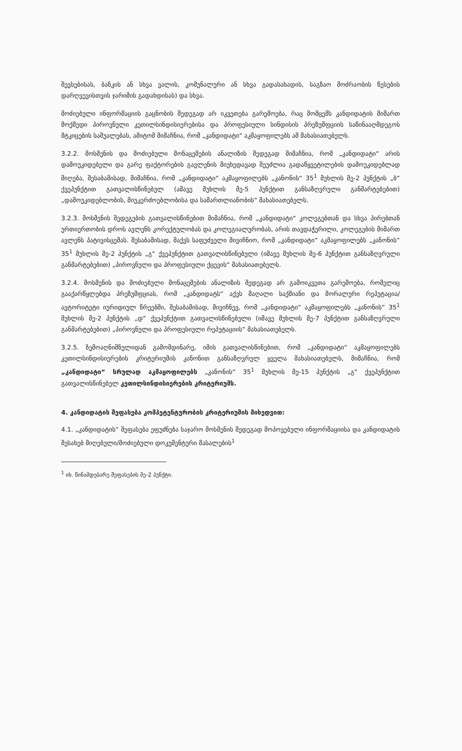შევსებისას, ბანკის ან სხვა ვალის, კომუნალური ან სხვა გადასახადის, საგზაო მოძრაობის წესების დარღვევისთვის ჯარიმის გადახდისას) და სხვა.
მოძიებული ინფორმაციის გაცნობის შედეგად არ იკვეთება გარემოება, რაც მომცემს კანდიდატის მიმართ მოქმედი პიროვნული კეთილსინდისიერებისა და პროფესიული სინდისის პრეზუმფციის საწინააღმდეგოს მტკიცების საშუალებას, ამიტომ მიმაჩნია, რომ „კანდიდატი“ აკმაყოფილებს ამ მახასიათებელს.
3.2.2. მოსმენის და მოძიებული მონაცემების ანალიზის შედეგად მიმაჩნია, რომ „კანდიდატი“ არის დამოუკიდებელი და გარე ფაქტორების გავლენის მიუხედავად შეუძლია გადაწყვეტილების დამოუკიდებლად მიღება, შესაბამისად, მიმაჩნია, რომ „კანდიდატი“ აკმაყოფილებს „კანონის“ 35<sup>1</sup> მუხლის მე-2 პუნქტის „ბ“ ქვეპუნქტით გათვალისწინებულ (ამავე მუხლის მე-5 პუნქტით განსაზღვრული განმარტებებით) „დამოუკიდებლობის, მიუკერძოებლობისა და სამართლიანობის“ მახასიათებელს.
3.2.3. მოსმენის შედეგების გათვალისწინებით მიმაჩნია, რომ „კანდიდატი“ კოლეგებთან და სხვა პირებთან ურთიერთობის დროს ავლენს კორექტულობას და კოლეგიალურობას, არის თავდაჭერილი, კოლეგების მიმართ ავლენს პატივისცემას. შესაბამისად, მაქვს საფუძველი მივიჩნიო, რომ „კანდიდატი“ აკმაყოფილებს „კანონის“ 35<sup>1</sup> მუხლის მე-2 პუნქტის „გ“ ქვეპუნქტით გათვალისწინებული (იმავე მუხლის მე-6 პუნქტით განსაზღვრული განმარტებებით) „პიროვნული და პროფესიული ქცევის“ მახასიათებელს.
3.2.4. მოსმენის და მოძიებული მონაცემების ანალიზის შედეგად არ გამოიკვეთა გარემოება, რომელიც გააქარწყლებდა პრეზუმფციას, რომ „კანდიდატს“ აქვს მაღალი საქმიანი და მორალური რეპუტაცია/ავტორიტეტი იურიდიულ წრეებში, შესაბამისად, მივიჩნევ, რომ „კანდიდატი“ აკმაყოფილებს „კანონის“ 35<sup>1</sup> მუხლის მე-2 პუნქტის „დ“ ქვეპუნქტით გათვალისწინებული (იმავე მუხლის მე-7 პუნქტით განსაზღვრული განმარტებებით) „პიროვნული და პროფესიული რეპუტაციის“ მახასიათებელს.
3.2.5. ზემოაღნიშნულიდან გამომდინარე, იმის გათვალისწინებით, რომ „კანდიდატი“ აკმაყოფილებს კეთილსინდისიერების კრიტერიუმის კანონით განსაზღვრულ ყველა მახასიათებელს, მიმაჩნია, რომ „კანდიდატი“ სრულად აკმაყოფილებს „კანონის“ 35<sup>1</sup> მუხლის მე-15 პუნქტის „გ“ ქვეპუნქტით გათვალისწინებულ კეთილსინდისიერების კრიტერიუმს.
4. კანდიდატის შეფასება კომპეტენტურობის კრიტერიუმის მიხედვით:
4.1. „კანდიდატის“ შეფასება ეფუძნება საჯარო მოსმენის შედეგად მოპოვებული ინფორმაციისა და კანდიდატის შესახებ მიღებული/მოძიებული დოკუმენტური მასალების<sup>1</sup>
<sup>1</sup> იხ. წინამდებარე შეფასების მე-2 პუნქტი.